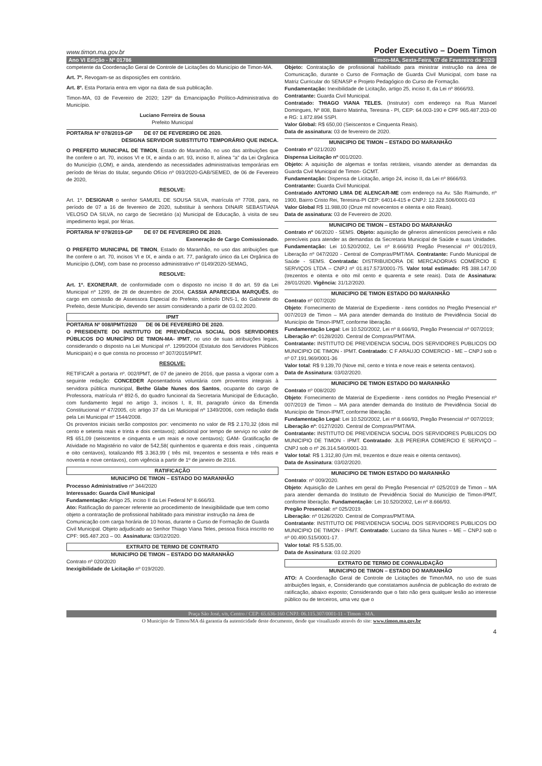www.timon.ma.gov.br Poder Executivo – Doem Timon
Ano VI Edição - Nº 01786 Timon-MA, Sexta-Feira, 07 de Fevereiro de 2020
competente da Coordenação Geral de Controle de Licitações do Município de Timon-MA.
Art. 7º. Revogam-se as disposições em contrário.
Art. 8º. Esta Portaria entra em vigor na data de sua publicação.
Timon-MA, 03 de Fevereiro de 2020; 129º da Emancipação Político-Administrativa do Município.
Luciano Ferreira de Sousa
Prefeito Municipal
PORTARIA Nº 078/2019-GP DE 07 DE FEVEREIRO DE 2020.
DESIGNA SERVIDOR SUBSTITUTO TEMPORÁRIO QUE INDICA.
O PREFEITO MUNICIPAL DE TIMON, Estado do Maranhão, no uso das atribuições que lhe confere o art. 70, incisos VI e IX, e ainda o art. 93, inciso II, alínea "a" da Lei Orgânica do Município (LOM), e ainda, atendendo as necessidades administrativas temporárias em período de férias do titular, segundo Ofício nº 093/2020-GAB/SEMED, de 06 de Fevereiro de 2020,
RESOLVE:
Art. 1º. DESIGNAR o senhor SAMUEL DE SOUSA SILVA, matrícula nº 7708, para, no período de 07 a 16 de fevereiro de 2020, substituir à senhora DINAIR SEBASTIANA VELOSO DA SILVA, no cargo de Secretário (a) Municipal de Educação, à visita de seu impedimento legal, por férias.
PORTARIA Nº 079/2019-GP DE 07 DE FEVEREIRO DE 2020.
Exoneração de Cargo Comissionado.
O PREFEITO MUNICIPAL DE TIMON, Estado do Maranhão, no uso das atribuições que lhe confere o art. 70, incisos VI e IX, e ainda o art. 77, parágrafo único da Lei Orgânica do Município (LOM), com base no processo administrativo nº 0149/2020-SEMAG,
RESOLVE:
Art. 1º. EXONERAR, de conformidade com o disposto no inciso II do art. 59 da Lei Municipal nº 1299, de 28 de dezembro de 2004, CASSIA APARECIDA MARQUÊS, do cargo em comissão de Assessora Especial do Prefeito, símbolo DNS-1, do Gabinete do Prefeito, deste Município, devendo ser assim considerando a partir de 03.02.2020.
IPMT
PORTARIA Nº 008/IPMT/2020 DE 06 DE FEVEREIRO DE 2020.
O PRESIDENTE DO INSTITUTO DE PREVIDÊNCIA SOCIAL DOS SERVIDORES PÚBLICOS DO MUNICÍPIO DE TIMON-MA- IPMT, no uso de suas atribuições legais, considerando o disposto na Lei Municipal nº. 1299/2004 (Estatuto dos Servidores Públicos Municipais) e o que consta no processo nº 307/2015/IPMT.
RESOLVE:
RETIFICAR a portaria nº. 002/IPMT, de 07 de janeiro de 2016, que passa a vigorar com a seguinte redação: CONCEDER Aposentadoria voluntária com proventos integrais à servidora pública municipal, Bethe Glabe Nunes dos Santos, ocupante do cargo de Professora, matrícula nº 892-5, do quadro funcional da Secretaria Municipal de Educação, com fundamento legal no artigo 3, incisos I, II, III, paragrafo único da Emenda Constitucional nº 47/2005, c/c artigo 37 da Lei Municipal nº 1349/2006, com redação dada pela Lei Municipal nº 1544/2008.
Os proventos iniciais serão compostos por: vencimento no valor de R$ 2.170,32 (dois mil cento e setenta reais e trinta e dois centavos); adicional por tempo de serviço no valor de R$ 651,09 (seiscentos e cinquenta e um reais e nove centavos); GAM- Gratificação de Atividade no Magistério no valor de 542,58( quinhentos e quarenta e dois reais , cinquenta e oito centavos), totalizando R$ 3.363,99 ( três mil, trezentos e sessenta e três reais e noventa e nove centavos), com vigência a partir de 1º de janeiro de 2016.
RATIFICAÇÃO
MUNICIPIO DE TIMON – ESTADO DO MARANHÃO
Processo Administrativo nº 344/2020
Interessado: Guarda Civil Municipal
Fundamentação: Artigo 25, inciso II da Lei Federal Nº 8.666/93.
Ato: Ratificação do parecer referente ao procedimento de Inexigibilidade que tem como objeto a contratação de profissional habilitado para ministrar instrução na área de Comunicação com carga horária de 10 horas, durante o Curso de Formação de Guarda Civil Municipal. Objeto adjudicado ao Senhor Thiago Viana Teles, pessoa física inscrito no CPF: 965.487.203 – 00. Assinatura: 03/02/2020.
EXTRATO DE TERMO DE CONTRATO
MUNICIPIO DE TIMON – ESTADO DO MARANHÃO
Contrato nº 020/2020
Inexigibilidade de Licitação nº 019/2020.
Objeto: Contratação de profissional habilitado para ministrar instrução na área de Comunicação, durante o Curso de Formação de Guarda Civil Municipal, com base na Matriz Curricular do SENASP e Projeto Pedagógico do Curso de Formação.
Fundamentação: Inexibilidade de Licitação, artigo 25, inciso II, da Lei nº 8666/93.
Contratante: Guarda Civil Municipal.
Contratado: THIAGO VIANA TELES. (Instrutor) com endereço na Rua Manoel Domingues, Nº 808, Bairro Matinha, Teresina - PI, CEP: 64.003-190 e CPF 965.487.203-00 e RG: 1.872.894 SSPI.
Valor Global: R$ 650,00 (Seiscentos e Cinquenta Reais).
Data de assinatura: 03 de fevereiro de 2020.
MUNICIPIO DE TIMON – ESTADO DO MARANHÃO
Contrato nº 021/2020
Dispensa Licitação nº 001/2020.
Objeto: A aquisição de algemas e tonfas retráteis, visando atender as demandas da Guarda Civil Municipal de Timon- GCMT.
Fundamentação: Dispensa de Licitação, artigo 24, inciso II, da Lei nº 8666/93.
Contratante: Guarda Civil Municipal.
Contratado ANTONIO LIMA DE ALENCAR-ME com endereço na Av. São Raimundo, nº 1900, Bairro Cristo Rei, Teresina-PI CEP: 64014-415 e CNPJ: 12.328.506/0001-03
Valor Global R$ 11.988,00 (Onze mil novecentos e oitenta e oito Reais).
Data de assinatura: 03 de Fevereiro de 2020.
MUNICIPIO DE TIMON – ESTADO DO MARANHÃO
Contrato nº 06/2020 - SEMS. Objeto: aquisição de gêneros alimentícios perecíveis e não perecíveis para atender as demandas da Secretaria Municipal de Saúde e suas Unidades. Fundamentação: Lei 10.520/2002, Lei nº 8.666/93 Pregão Presencial nº 001/2019, Liberação nº 047/2020 - Central de Compras/PMT/MA. Contratante: Fundo Municipal de Saúde - SEMS. Contratada: DISTRIBUIDORA DE MERCADORIAS COMÉRCIO E SERVIÇOS LTDA – CNPJ nº 01.817.573/0001-75. Valor total estimado: R$ 388.147,00 (trezentos e oitenta e oito mil cento e quarenta e sete reais). Data de Assinatura: 28/01/2020. Vigência: 31/12/2020.
MUNICIPIO DE TIMON ESTADO DO MARANHÃO
Contrato nº 007/2020
Objeto: Fornecimento de Material de Expediente - itens contidos no Pregão Presencial nº 007/2019 de Timon – MA para atender demanda do Instituto de Previdência Social do Município de Timon-IPMT, conforme liberação.
Fundamentação Legal: Lei 10.520/2002, Lei nº 8.666/93, Pregão Presencial nº 007/2019;
Liberação nº: 0128/2020. Central de Compras/PMT/MA.
Contratante: INSTITUTO DE PREVIDENCIA SOCIAL DOS SERVIDORES PUBLICOS DO MUNICIPIO DE TIMON - IPMT. Contratado: C F ARAUJO COMERCIO - ME – CNPJ sob o nº 07.191.969/0001-36
Valor total: R$ 9.139,70 (Nove mil, cento e trinta e nove reais e setenta centavos).
Data de Assinatura: 03/02/2020.
MUNICIPIO DE TIMON ESTADO DO MARANHÃO
Contrato nº 008/2020
Objeto: Fornecimento de Material de Expediente - itens contidos no Pregão Presencial nº 007/2019 de Timon – MA para atender demanda do Instituto de Previdência Social do Município de Timon-IPMT, conforme liberação.
Fundamentação Legal: Lei 10.520/2002, Lei nº 8.666/93, Pregão Presencial nº 007/2019;
Liberação nº: 0127/2020. Central de Compras/PMT/MA.
Contratante: INSTITUTO DE PREVIDENCIA SOCIAL DOS SERVIDORES PUBLICOS DO MUNICIPIO DE TIMON - IPMT. Contratado: JLB PEREIRA COMERCIO E SERVIÇO – CNPJ sob o nº 26.314.540/0001-33.
Valor total: R$ 1.312,80 (Um mil, trezentos e doze reais e oitenta centavos).
Data de Assinatura: 03/02/2020.
MUNICIPIO DE TIMON ESTADO DO MARANHÃO
Contrato: nº 009/2020.
Objeto: Aquisição de Lanhes em geral do Pregão Presencial nº 025/2019 de Timon – MA para atender demanda do Instituto de Previdência Social do Município de Timon-IPMT, conforme liberação. Fundamentação: Lei 10.520/2002, Lei nº 8.666/93.
Pregão Presencial: nº 025/2019.
Liberação: nº 0126/2020. Central de Compras/PMT/MA.
Contratante: INSTITUTO DE PREVIDENCIA SOCIAL DOS SERVIDORES PUBLICOS DO MUNICIPIO DE TIMON - IPMT. Contratado: Luciano da Silva Nunes – ME – CNPJ sob o nº 00.490.515/0001-17.
Valor total: R$ 5.535,00.
Data de Assinatura: 03.02.2020
EXTRATO DE TERMO DE CONVALIDAÇÃO
MUNICIPIO DE TIMON – ESTADO DO MARANHÃO
ATO: A Coordenação Geral de Controle de Licitações de Timon/MA, no uso de suas atribuições legais, e, Considerando que constatamos ausência de publicação do extrato de ratificação, abaixo exposto; Considerando que o fato não gera qualquer lesão ao interesse público ou de terceiros, uma vez que o
Praça São José, s/n, Centro / CEP: 65.636-160 CNPJ: 06.115.307/0001-11 - Timon - MA.
O Município de Timon/MA dá garantia da autenticidade deste documento, desde que visualizado através do site: www.timon.ma.gov.br
4